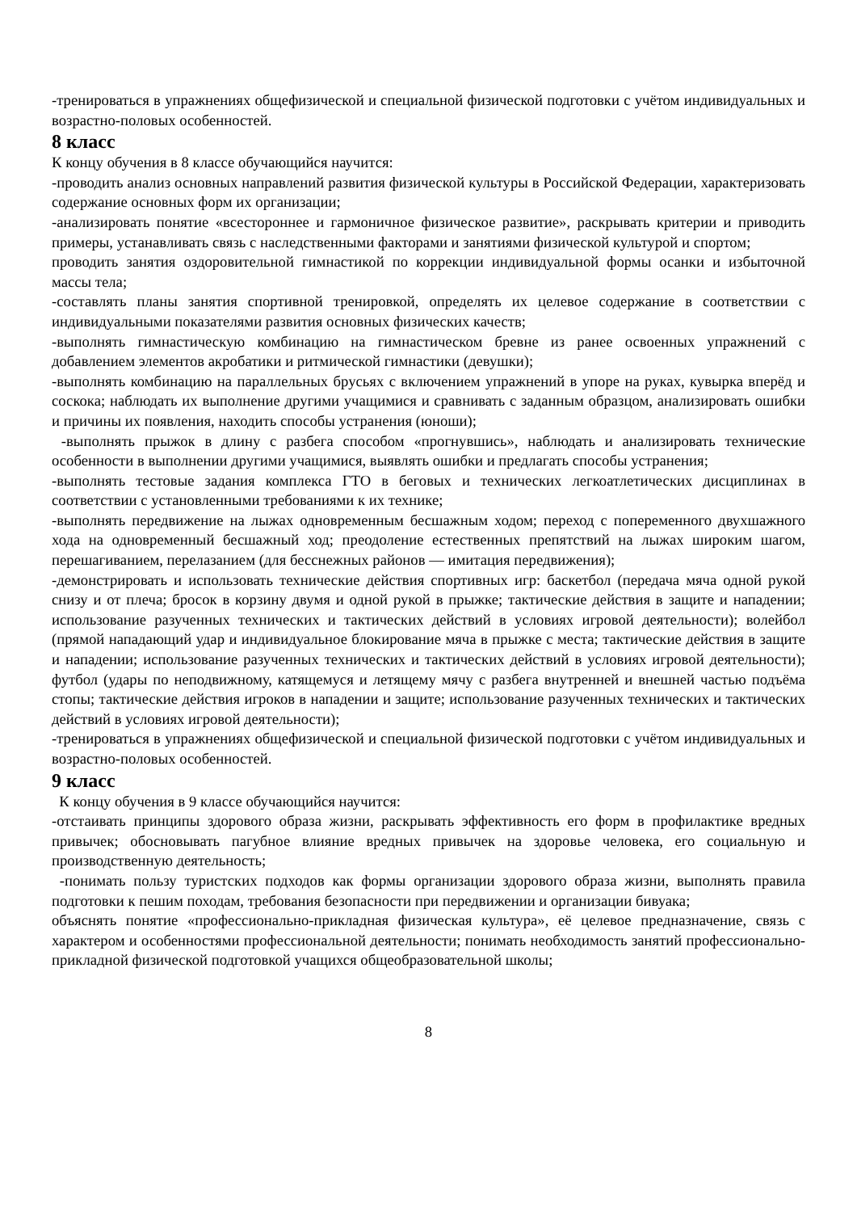-тренироваться в упражнениях общефизической и специальной физической подготовки с учётом индивидуальных и возрастно-половых особенностей.
8 класс
К концу обучения в 8 классе обучающийся научится:
-проводить анализ основных направлений развития физической культуры в Российской Федерации, характеризовать содержание основных форм их организации;
-анализировать понятие «всестороннее и гармоничное физическое развитие», раскрывать критерии и приводить примеры, устанавливать связь с наследственными факторами и занятиями физической культурой и спортом;
проводить занятия оздоровительной гимнастикой по коррекции индивидуальной формы осанки и избыточной массы тела;
-составлять планы занятия спортивной тренировкой, определять их целевое содержание в соответствии с индивидуальными показателями развития основных физических качеств;
-выполнять гимнастическую комбинацию на гимнастическом бревне из ранее освоенных упражнений с добавлением элементов акробатики и ритмической гимнастики (девушки);
-выполнять комбинацию на параллельных брусьях с включением упражнений в упоре на руках, кувырка вперёд и соскока; наблюдать их выполнение другими учащимися и сравнивать с заданным образцом, анализировать ошибки и причины их появления, находить способы устранения (юноши);
-выполнять прыжок в длину с разбега способом «прогнувшись», наблюдать и анализировать технические особенности в выполнении другими учащимися, выявлять ошибки и предлагать способы устранения;
-выполнять тестовые задания комплекса ГТО в беговых и технических легкоатлетических дисциплинах в соответствии с установленными требованиями к их технике;
-выполнять передвижение на лыжах одновременным бесшажным ходом; переход с попеременного двухшажного хода на одновременный бесшажный ход; преодоление естественных препятствий на лыжах широким шагом, перешагиванием, перелазанием (для бесснежных районов — имитация передвижения);
-демонстрировать и использовать технические действия спортивных игр: баскетбол (передача мяча одной рукой снизу и от плеча; бросок в корзину двумя и одной рукой в прыжке; тактические действия в защите и нападении; использование разученных технических и тактических действий в условиях игровой деятельности); волейбол (прямой нападающий удар и индивидуальное блокирование мяча в прыжке с места; тактические действия в защите и нападении; использование разученных технических и тактических действий в условиях игровой деятельности); футбол (удары по неподвижному, катящемуся и летящему мячу с разбега внутренней и внешней частью подъёма стопы; тактические действия игроков в нападении и защите; использование разученных технических и тактических действий в условиях игровой деятельности);
-тренироваться в упражнениях общефизической и специальной физической подготовки с учётом индивидуальных и возрастно-половых особенностей.
9 класс
К концу обучения в 9 классе обучающийся научится:
-отстаивать принципы здорового образа жизни, раскрывать эффективность его форм в профилактике вредных привычек; обосновывать пагубное влияние вредных привычек на здоровье человека, его социальную и производственную деятельность;
-понимать пользу туристских подходов как формы организации здорового образа жизни, выполнять правила подготовки к пешим походам, требования безопасности при передвижении и организации бивуака;
объяснять понятие «профессионально-прикладная физическая культура», её целевое предназначение, связь с характером и особенностями профессиональной деятельности; понимать необходимость занятий профессионально-прикладной физической подготовкой учащихся общеобразовательной школы;
8